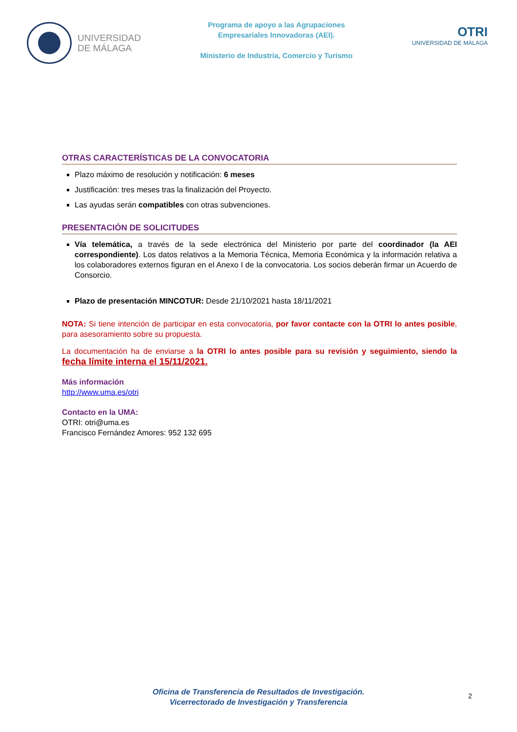UNIVERSIDAD
DE MÁLAGA
Programa de apoyo a las Agrupaciones
Empresariales Innovadoras (AEI).
Ministerio de Industria, Comercio y Turismo
OTRI
UNIVERSIDAD DE MÁLAGA
OTRAS CARACTERÍSTICAS DE LA CONVOCATORIA
Plazo máximo de resolución y notificación: 6 meses
Justificación: tres meses tras la finalización del Proyecto.
Las ayudas serán compatibles con otras subvenciones.
PRESENTACIÓN DE SOLICITUDES
Vía telemática, a través de la sede electrónica del Ministerio por parte del coordinador (la AEI correspondiente). Los datos relativos a la Memoria Técnica, Memoria Económica y la información relativa a los colaboradores externos figuran en el Anexo I de la convocatoria. Los socios deberán firmar un Acuerdo de Consorcio.
Plazo de presentación MINCOTUR: Desde 21/10/2021 hasta 18/11/2021
NOTA: Si tiene intención de participar en esta convocatoria, por favor contacte con la OTRI lo antes posible, para asesoramiento sobre su propuesta.
La documentación ha de enviarse a la OTRI lo antes posible para su revisión y seguimiento, siendo la fecha límite interna el 15/11/2021.
Más información
http://www.uma.es/otri
Contacto en la UMA:
OTRI: otri@uma.es
Francisco Fernández Amores: 952 132 695
Oficina de Transferencia de Resultados de Investigación.
Vicerrectorado de Investigación y Transferencia
2